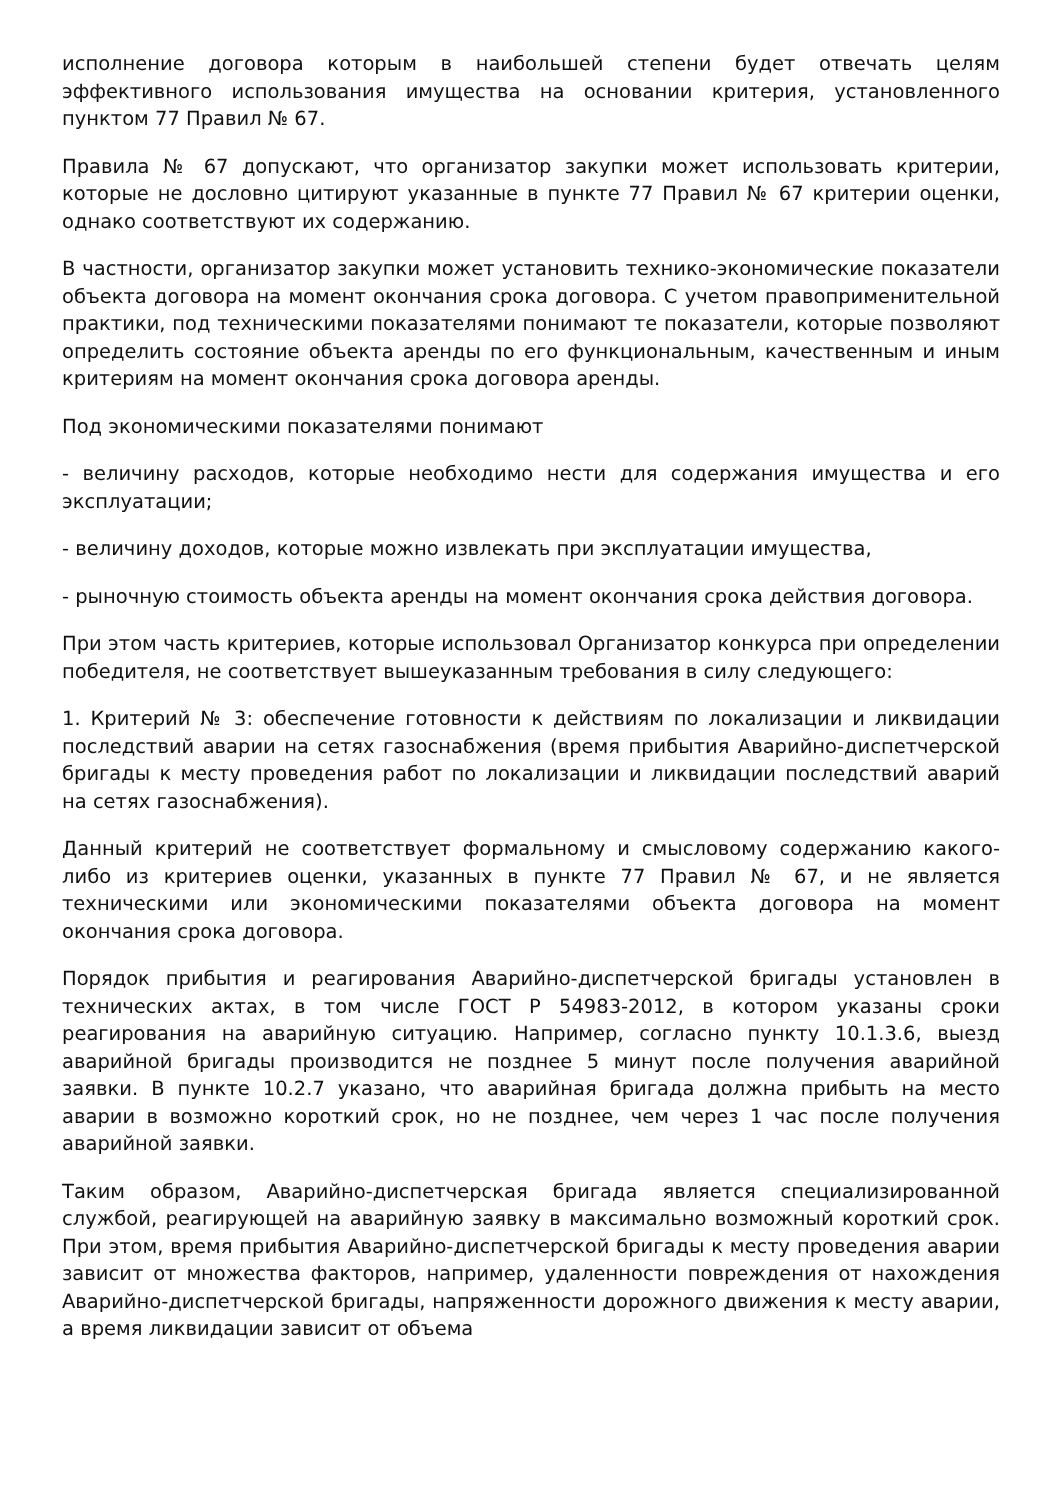исполнение договора которым в наибольшей степени будет отвечать целям эффективного использования имущества на основании критерия, установленного пунктом 77 Правил № 67.
Правила № 67 допускают, что организатор закупки может использовать критерии, которые не дословно цитируют указанные в пункте 77 Правил № 67 критерии оценки, однако соответствуют их содержанию.
В частности, организатор закупки может установить технико-экономические показатели объекта договора на момент окончания срока договора. С учетом правоприменительной практики, под техническими показателями понимают те показатели, которые позволяют определить состояние объекта аренды по его функциональным, качественным и иным критериям на момент окончания срока договора аренды.
Под экономическими показателями понимают
- величину расходов, которые необходимо нести для содержания имущества и его эксплуатации;
- величину доходов, которые можно извлекать при эксплуатации имущества,
- рыночную стоимость объекта аренды на момент окончания срока действия договора.
При этом часть критериев, которые использовал Организатор конкурса при определении победителя, не соответствует вышеуказанным требования в силу следующего:
1. Критерий № 3: обеспечение готовности к действиям по локализации и ликвидации последствий аварии на сетях газоснабжения (время прибытия Аварийно-диспетчерской бригады к месту проведения работ по локализации и ликвидации последствий аварий на сетях газоснабжения).
Данный критерий не соответствует формальному и смысловому содержанию какого-либо из критериев оценки, указанных в пункте 77 Правил № 67, и не является техническими или экономическими показателями объекта договора на момент окончания срока договора.
Порядок прибытия и реагирования Аварийно-диспетчерской бригады установлен в технических актах, в том числе ГОСТ Р 54983-2012, в котором указаны сроки реагирования на аварийную ситуацию. Например, согласно пункту 10.1.3.6, выезд аварийной бригады производится не позднее 5 минут после получения аварийной заявки. В пункте 10.2.7 указано, что аварийная бригада должна прибыть на место аварии в возможно короткий срок, но не позднее, чем через 1 час после получения аварийной заявки.
Таким образом, Аварийно-диспетчерская бригада является специализированной службой, реагирующей на аварийную заявку в максимально возможный короткий срок. При этом, время прибытия Аварийно-диспетчерской бригады к месту проведения аварии зависит от множества факторов, например, удаленности повреждения от нахождения Аварийно-диспетчерской бригады, напряженности дорожного движения к месту аварии, а время ликвидации зависит от объема